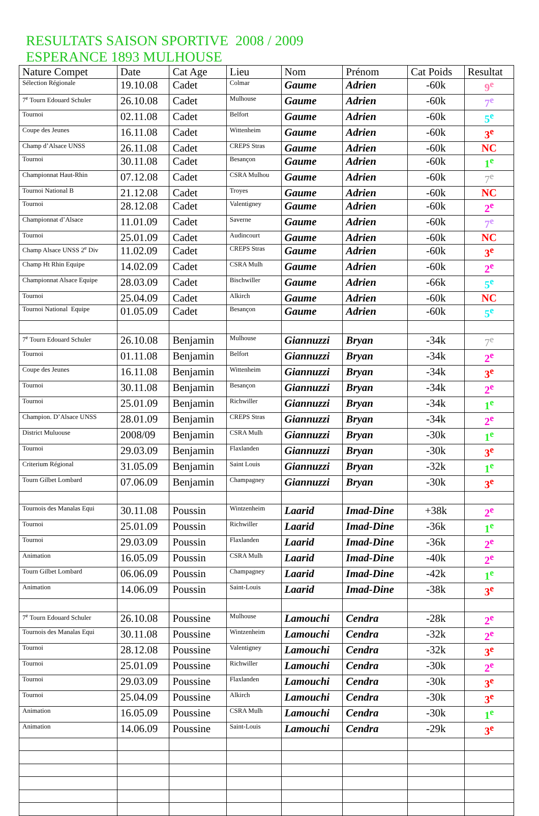RESULTATS SAISON SPORTIVE 2008 / 2009
ESPERANCE 1893 MULHOUSE
| Nature Compet | Date | Cat Age | Lieu | Nom | Prénom | Cat Poids | Resultat |
| --- | --- | --- | --- | --- | --- | --- | --- |
| Sélection Régionale | 19.10.08 | Cadet | Colmar | Gaume | Adrien | -60k | 9<sup>e</sup> |
| 7<sup>e</sup> Tourn Edouard Schuler | 26.10.08 | Cadet | Mulhouse | Gaume | Adrien | -60k | 7<sup>e</sup> |
| Tournoi | 02.11.08 | Cadet | Belfort | Gaume | Adrien | -60k | 5<sup>e</sup> |
| Coupe des Jeunes | 16.11.08 | Cadet | Wittenheim | Gaume | Adrien | -60k | 3<sup>e</sup> |
| Champ d’Alsace UNSS | 26.11.08 | Cadet | CREPS Stras | Gaume | Adrien | -60k | NC |
| Tournoi | 30.11.08 | Cadet | Besançon | Gaume | Adrien | -60k | 1<sup>e</sup> |
| Championnat Haut-Rhin | 07.12.08 | Cadet | CSRA Mulhou | Gaume | Adrien | -60k | 7<sup>e</sup> |
| Tournoi National B | 21.12.08 | Cadet | Troyes | Gaume | Adrien | -60k | NC |
| Tournoi | 28.12.08 | Cadet | Valentigney | Gaume | Adrien | -60k | 2<sup>e</sup> |
| Championnat d’Alsace | 11.01.09 | Cadet | Saverne | Gaume | Adrien | -60k | 7<sup>e</sup> |
| Tournoi | 25.01.09 | Cadet | Audincourt | Gaume | Adrien | -60k | NC |
| Champ Alsace UNSS 2<sup>e</sup> Div | 11.02.09 | Cadet | CREPS Stras | Gaume | Adrien | -60k | 3<sup>e</sup> |
| Champ Ht Rhin Equipe | 14.02.09 | Cadet | CSRA Mulh | Gaume | Adrien | -60k | 2<sup>e</sup> |
| Championnat Alsace Equipe | 28.03.09 | Cadet | Bischwiller | Gaume | Adrien | -66k | 5<sup>e</sup> |
| Tournoi | 25.04.09 | Cadet | Alkirch | Gaume | Adrien | -60k | NC |
| Tournoi National Equipe | 01.05.09 | Cadet | Besançon | Gaume | Adrien | -60k | 5<sup>e</sup> |
| 7<sup>e</sup> Tourn Edouard Schuler | 26.10.08 | Benjamin | Mulhouse | Giannuzzi | Bryan | -34k | 7<sup>e</sup> |
| Tournoi | 01.11.08 | Benjamin | Belfort | Giannuzzi | Bryan | -34k | 2<sup>e</sup> |
| Coupe des Jeunes | 16.11.08 | Benjamin | Wittenheim | Giannuzzi | Bryan | -34k | 3<sup>e</sup> |
| Tournoi | 30.11.08 | Benjamin | Besançon | Giannuzzi | Bryan | -34k | 2<sup>e</sup> |
| Tournoi | 25.01.09 | Benjamin | Richwiller | Giannuzzi | Bryan | -34k | 1<sup>e</sup> |
| Champion. D’Alsace UNSS | 28.01.09 | Benjamin | CREPS Stras | Giannuzzi | Bryan | -34k | 2<sup>e</sup> |
| District Muluouse | 2008/09 | Benjamin | CSRA Mulh | Giannuzzi | Bryan | -30k | 1<sup>e</sup> |
| Tournoi | 29.03.09 | Benjamin | Flaxlanden | Giannuzzi | Bryan | -30k | 3<sup>e</sup> |
| Criterium Régional | 31.05.09 | Benjamin | Saint Louis | Giannuzzi | Bryan | -32k | 1<sup>e</sup> |
| Tourn Gilbet Lombard | 07.06.09 | Benjamin | Champagney | Giannuzzi | Bryan | -30k | 3<sup>e</sup> |
| Tournois des Manalas Equi | 30.11.08 | Poussin | Wintzenheim | Laarid | Imad-Dine | +38k | 2<sup>e</sup> |
| Tournoi | 25.01.09 | Poussin | Richwiller | Laarid | Imad-Dine | -36k | 1<sup>e</sup> |
| Tournoi | 29.03.09 | Poussin | Flaxlanden | Laarid | Imad-Dine | -36k | 2<sup>e</sup> |
| Animation | 16.05.09 | Poussin | CSRA Mulh | Laarid | Imad-Dine | -40k | 2<sup>e</sup> |
| Tourn Gilbet Lombard | 06.06.09 | Poussin | Champagney | Laarid | Imad-Dine | -42k | 1<sup>e</sup> |
| Animation | 14.06.09 | Poussin | Saint-Louis | Laarid | Imad-Dine | -38k | 3<sup>e</sup> |
| 7<sup>e</sup> Tourn Edouard Schuler | 26.10.08 | Poussine | Mulhouse | Lamouchi | Cendra | -28k | 2<sup>e</sup> |
| Tournois des Manalas Equi | 30.11.08 | Poussine | Wintzenheim | Lamouchi | Cendra | -32k | 2<sup>e</sup> |
| Tournoi | 28.12.08 | Poussine | Valentigney | Lamouchi | Cendra | -32k | 3<sup>e</sup> |
| Tournoi | 25.01.09 | Poussine | Richwiller | Lamouchi | Cendra | -30k | 2<sup>e</sup> |
| Tournoi | 29.03.09 | Poussine | Flaxlanden | Lamouchi | Cendra | -30k | 3<sup>e</sup> |
| Tournoi | 25.04.09 | Poussine | Alkirch | Lamouchi | Cendra | -30k | 3<sup>e</sup> |
| Animation | 16.05.09 | Poussine | CSRA Mulh | Lamouchi | Cendra | -30k | 1<sup>e</sup> |
| Animation | 14.06.09 | Poussine | Saint-Louis | Lamouchi | Cendra | -29k | 3<sup>e</sup> |